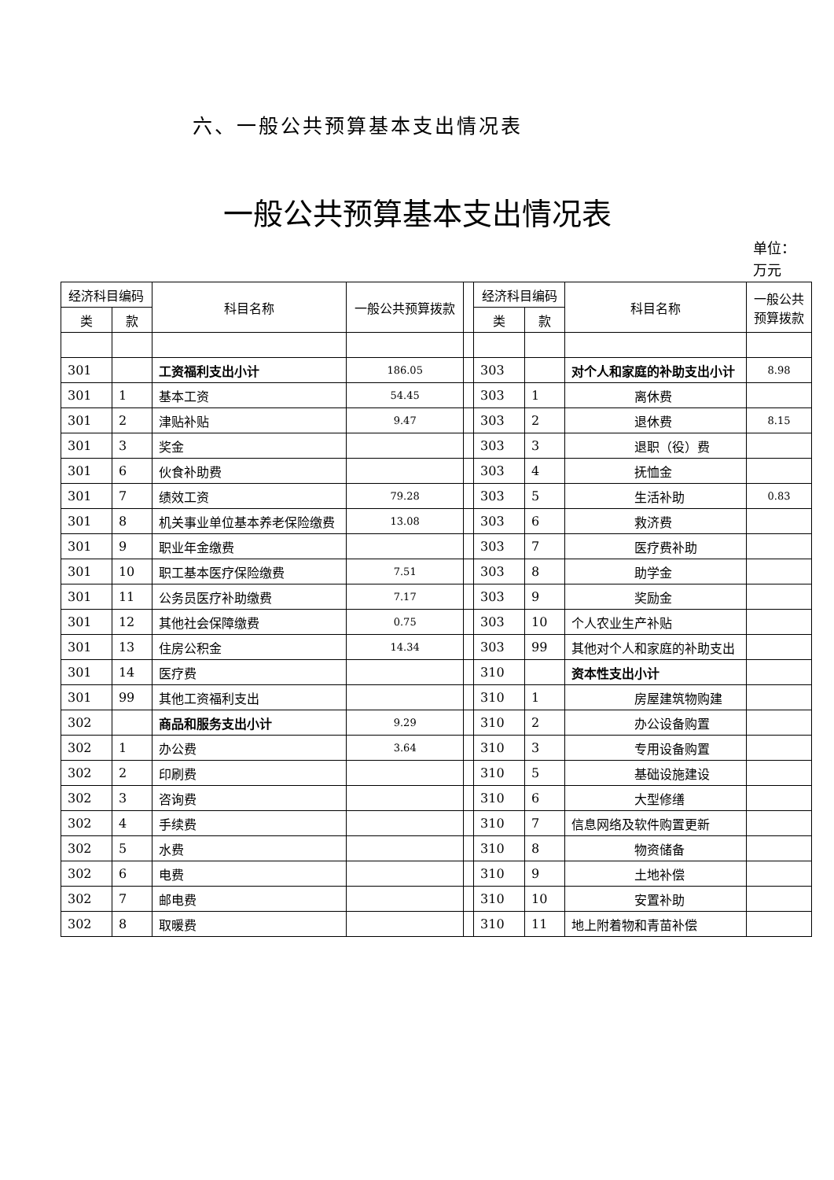六、一般公共预算基本支出情况表
一般公共预算基本支出情况表
单位：万元
| 经济科目编码 | | 科目名称 | 一般公共预算拨款 | | 经济科目编码 | | 科目名称 | 一般公共预算拨款 |
| --- | --- | --- | --- | --- | --- | --- | --- | --- |
| 类 | 款 | | | | 类 | 款 | | |
| 301 | | 工资福利支出小计 | 186.05 | | 303 | | 对个人和家庭的补助支出小计 | 8.98 |
| 301 | 1 | 基本工资 | 54.45 | | 303 | 1 | 离休费 | |
| 301 | 2 | 津贴补贴 | 9.47 | | 303 | 2 | 退休费 | 8.15 |
| 301 | 3 | 奖金 | | | 303 | 3 | 退职（役）费 | |
| 301 | 6 | 伙食补助费 | | | 303 | 4 | 抚恤金 | |
| 301 | 7 | 绩效工资 | 79.28 | | 303 | 5 | 生活补助 | 0.83 |
| 301 | 8 | 机关事业单位基本养老保险缴费 | 13.08 | | 303 | 6 | 救济费 | |
| 301 | 9 | 职业年金缴费 | | | 303 | 7 | 医疗费补助 | |
| 301 | 10 | 职工基本医疗保险缴费 | 7.51 | | 303 | 8 | 助学金 | |
| 301 | 11 | 公务员医疗补助缴费 | 7.17 | | 303 | 9 | 奖励金 | |
| 301 | 12 | 其他社会保障缴费 | 0.75 | | 303 | 10 | 个人农业生产补贴 | |
| 301 | 13 | 住房公积金 | 14.34 | | 303 | 99 | 其他对个人和家庭的补助支出 | |
| 301 | 14 | 医疗费 | | | 310 | | 资本性支出小计 | |
| 301 | 99 | 其他工资福利支出 | | | 310 | 1 | 房屋建筑物购建 | |
| 302 | | 商品和服务支出小计 | 9.29 | | 310 | 2 | 办公设备购置 | |
| 302 | 1 | 办公费 | 3.64 | | 310 | 3 | 专用设备购置 | |
| 302 | 2 | 印刷费 | | | 310 | 5 | 基础设施建设 | |
| 302 | 3 | 咨询费 | | | 310 | 6 | 大型修缮 | |
| 302 | 4 | 手续费 | | | 310 | 7 | 信息网络及软件购置更新 | |
| 302 | 5 | 水费 | | | 310 | 8 | 物资储备 | |
| 302 | 6 | 电费 | | | 310 | 9 | 土地补偿 | |
| 302 | 7 | 邮电费 | | | 310 | 10 | 安置补助 | |
| 302 | 8 | 取暖费 | | | 310 | 11 | 地上附着物和青苗补偿 | |